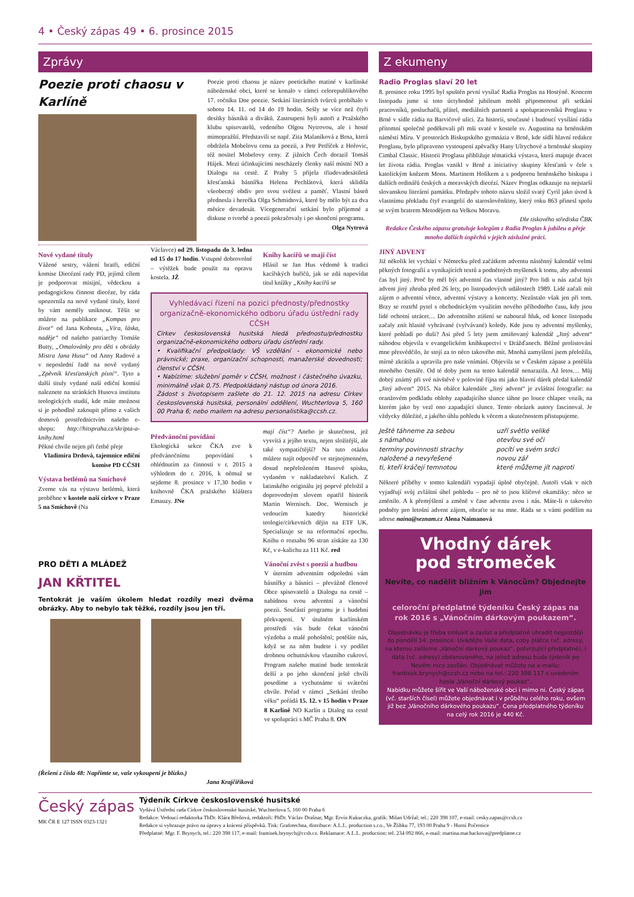4 • Český zápas 49 • 6. prosince 2015
Zprávy
Poezie proti chaosu v Karlíně
Poezie proti chaosu je název poetického matiné v karlínské náboženské obci, které se konalo v rámci celorepublikového 17. ročníku Dne poezie. Setkání literárních tvůrců probíhalo v sobotu 14. 11. od 14 do 19 hodin. Sešly se více než čtyři desítky básníků a diváků. Zastoupeni byli autoři z Pražského klubu spisovatelů, vedeného Olgou Nytrovou, ale i hosté mimopražští. Představili se např. Zita Malaníková z Brna, která obdržela Mobelovu cenu za poezii, a Petr Petříček z Hořovic, též nositel Mobelovy ceny. Z jižních Čech dorazil Tomáš Hájek. Mezi účinkujícími nescházely členky naší místní NO a Dialogu na cestě. Z Prahy 5 přijela třiadevadesátiletá křesťanská básnířka Helena Pechlátová, která sklidila všeobecný obdiv pro svou svěžest a paměť. Vlastní báseň přednesla i herečka Olga Schmidtová, které by mělo být za dva měsíce devadesát. Vícegenerační setkání bylo příjemné a diskuse o tvorbě a poezii pokračovaly i po skončení programu.
Olga Nytrová
Nově vydané tituly
Vážené sestry, vážení bratři, ediční komise Diecézní rady PD, jejímž cílem je podporovat misijní, vědeckou a pedagogickou činnost diecéze, by ráda upozornila na nově vydané tituly, které by vám neměly uniknout. Těšit se můžete na publikace „Kompas pro život“ od Jana Kohouta, „Víra, láska, naděje“ od našeho patriarchy Tomáše Butty, „Omalovánky pro děti s obrázky Mistra Jana Husa“ od Anny Radové a v neposlední řadě na nově vydaný „Zpěvník křesťanských písní“. Tyto a další tituly vydané naší ediční komisí naleznete na stránkách Husova institutu teologických studií, kde máte možnost si je pohodlně zakoupit přímo z vašich domovů prostřednictvím našeho e-shopu: http://hitspraha.cz/skripta-a-knihy.html
Pěkné chvíle nejen při četbě přeje
Vladimíra Drdová, tajemnice ediční komise PD CČSH
Výstava betlémů na Smíchově
Zveme vás na výstavu betlémů, která proběhne v kostele naší církve v Praze 5 na Smíchově (Na
Václavce) od 29. listopadu do 3. ledna od 15 do 17 hodin. Vstupné dobrovolné – výtěžek bude použit na opravu kostela. JŽ
Knihy kacířů se mají číst
Hlásil se Jan Hus vědomě k tradici kacířských buřičů, jak se zdá napovídat titul knížky „Knihy kacířů se
Vyhledávací řízení na pozici přednosty/přednostky organizačně-ekonomického odboru úřadu ústřední rady CČSH
Církev československá husitská hledá přednostu/přednostku organizačně-ekonomického odboru úřadu ústřední rady.
• Kvalifikační předpoklady: VŠ vzdělání - ekonomické nebo právnické; praxe, organizační schopnosti, manažerské dovednosti; členství v CČSH.
• Nabízíme: služební poměr v CČSH, možnost i částečného úvazku, minimálně však 0,75. Předpokládaný nástup od února 2016.
Žádost s životopisem zašlete do 21. 12. 2015 na adresu Církev československá husitská, personální oddělení, Wuchterlova 5, 160 00 Praha 6; nebo mailem na adresu personalistika@ccsh.cz.
Předvánoční povídání
Ekologická sekce ČKA zve k předvánočnímu popovídání s ohlédnutím za činností v r. 2015 a výhledem do r. 2016, k němuž se sejdeme 8. prosince v 17.30 hodin v knihovně ČKA pražského kláštera Emauzy. JNe
mají číst“? Anebo je skutečnost, jež vysvítá z jejího textu, nejen složitější, ale také sympatičtější? Na tuto otázku můžete najít odpověď ve stejnojmenném, dosud nepřeloženém Husově spisku, vydaném v nakladatelství Kalich. Z latinského originálu jej poprvé přeložil a doprovodným slovem opatřil historik Martin Wernisch. Doc. Wernisch je vedoucím katedry historické teologie/církevních dějin na ETF UK. Specializuje se na reformační epochu. Knihu o rozsahu 96 stran získáte za 130 Kč, v e-kalichu za 111 Kč. red
PRO DĚTI A MLÁDEŽ
JAN KŘTITEL
Tentokrát je vaším úkolem hledat rozdíly mezi dvěma obrázky. Aby to nebylo tak těžké, rozdíly jsou jen tři.
(Řešení z čísla 48: Napřimte se, vaše vykoupení je blízko.)
Jana Krajčiříková
Vánoční zvěst s poezií a hudbou
V úterním adventním odpoledni vám básnířky a básníci – převážně členové Obce spisovatelů a Dialogu na cestě – nabídnou svou adventní a vánoční poezii. Součástí programu je i hudební překvapení. V útulném karlínském prostředí vás bude čekat vánoční výzdoba a malé pohoštění; potěšíte nás, když se na něm budete i vy podílet drobnou ochutnávkou vlastního cukroví. Program našeho matiné bude tentokrát delší a po jeho skončení ještě chvíli posedíme a vychutnáme si sváteční chvíle. Pořad v rámci „Setkání třetího věku“ pořádá 15. 12. v 15 hodin v Praze 8 Karlíně NO Karlín a Dialog na cestě ve spolupráci s MČ Praha 8. ON
Z ekumeny
Radio Proglas slaví 20 let
8. prosince roku 1995 byl spuštěn první vysílač Radia Proglas na Hostýně. Koncem listopadu jsme si toto úctyhodné jubileum mohli připomenout při setkání pracovníků, posluchačů, přátel, mediálních partnerů a spolupracovníků Proglasu v Brně v sídle rádia na Barvičově ulici. Za historii, současné i budoucí vysílání rádia přítomní společně poděkovali při mši svaté v kostele sv. Augustina na brněnském náměstí Míru. V prostorách Biskupského gymnázia v Brně, kde sídlí hlavní redakce Proglasu, bylo připraveno vystoupení zpěvačky Hany Ulrychové a brněnské skupiny Cimbal Classic. Historii Proglasu přibližuje tématická výstava, která mapuje dvacet let života rádia. Proglas vznikl v Brně z iniciativy skupiny křesťanů v čele s katolickým knězem Mons. Martinem Holíkem a s podporou brněnského biskupa i dalších ordinářů českých a moravských diecézí. Název Proglas odkazuje na nejstarší slovanskou literární památku. Předzpěv tohoto názvu složil svatý Cyril jako úvod k vlastnímu překladu čtyř evangelií do staroslověnštiny, který roku 863 přinesl spolu se svým bratrem Metodějem na Velkou Moravu.
Dle tiskového střediska ČBK
Redakce Českého zápasu gratuluje kolegům z Radia Proglas k jubileu a přeje mnoho dalších úspěchů v jejich záslužné práci.
JINÝ ADVENT
Již několik let vychází v Německu před začátkem adventu nástěnný kalendář velmi pěkných fotografií a vynikajících textů a podnětných myšlenek k tomu, aby adventní čas byl jiný. Proč by měl být adventní čas vlastně jiný? Pro lidi u nás začal být advent jiný zhruba před 26 lety, po listopadových událostech 1989. Lidé začali mít zájem o adventní věnce, adventní výstavy a koncerty. Nezůstalo však jen při tom. Brzy se roztrhl pytel s obchodnickým využitím nového příhodného času, kdy jsou lidé ochotní utrácet… Do adventního ztišení se naboural hluk, od konce listopadu začaly znít hlasitě vyhrávané (vyřvávané) koledy. Kde jsou ty adventní myšlenky, které pohladí po duši? Asi před 5 lety jsem zmiňovaný kalendář „Jiný advent“ náhodou objevila v evangelickém knihkupectví v Drážďanech. Běžné prolistování mne přesvědčilo, že stojí za to něco takového mít. Mnohá zamyšlení jsem přeložila, mírně zkrátila a upravila pro naše vnímání. Objevila se v Českém zápase a potěšila mnohého čtenáře. Od té doby jsem na tento kalendář nenarazila. Až letos… Můj dobrý známý při své návštěvě v polovině října mi jako hlavní dárek předal kalendář „Jiný advent“ 2015. Na obálce kalendáře „Jiný advent“ je zvláštní fotografie: na oranžovém podkladu oblohy zapadajícího slunce táhne po louce chlapec vozík, na kterém jako by vezl ono zapadající slunce. Tento obrázek autory fascinoval. Je vždycky důležité, z jakého úhlu pohledu k věcem a skutečnostem přistupujeme.
Ještě táhneme za sebou
s námahou
termíny povinnosti strachy
naložené a nevyřešené
ti, kteří kráčejí temnotou
uzří světlo veliké
otevřou své oči
pocítí ve svém srdci
novou zář
které můžeme jít naproti
Některé příběhy v tomto kalendáři vypadají úplně obyčejně. Autoři však v nich vyjadřují svůj zvláštní úhel pohledu – pro ně to jsou klíčové okamžiky: něco se změnilo. A k přemýšlení a změně v čase adventu zvou i nás. Máte-li o takovéto podněty pro letošní advent zájem, obraťte se na mne. Ráda se s vámi podělím na adrese naina@seznam.cz Alena Naimanová
Vhodný dárek
pod stromeček
Nevíte, co nadělit bližním k Vánocům? Objednejte jim
celoroční předplatné týdeníku Český zápas na rok 2016 s „Vánočním dárkovým poukazem“.
Objednávku je třeba smluvit a zaslat a předplatné uhradit nejpozději do pondělí 14. prosince. Uvádějte Vaše data, coby plátce (vč. adresy, na kterou zašleme „Vánoční dárkový poukaz“, potvrzující předplatné), i data (vč. adresy) obdarovaného, na jehož adresu bude týdeník po Novém roce zasílán. Objednávat můžete na e-mailu: frantisek.brynych@ccsh.cz nebo na tel.: 220 398 117 s uvedením hesla „Vánoční dárkový poukaz“.
Nabídku můžete šířit ve Vaší náboženské obci i mimo ni. Český zápas (vč. starších čísel) můžete objednávat i v průběhu celého roku, ovšem již bez „Vánočního dárkového poukazu“. Cena předplatného týdeníku na celý rok 2016 je 440 Kč.
Český zápas
MK ČR E 127 ISSN 0323-1321
Týdeník Církve československé husitské
Vydává Ústřední rada Církve československé husitské, Wuchterlova 5, 160 00 Praha 6
Redakce: Vedoucí redaktorka ThDr. Klára Břeňová, redaktoři: PhDr. Václav Drašnar, Mgr. Ervín Kukuczka, grafik: Milan Udržal; tel.: 220 398 107, e-mail: cesky.zapas@ccsh.cz
Redakce si vyhrazuje právo na úpravy a krácení příspěvků. Tisk: Grafotechna, distribuce: A.L.L. production s.r.o., Ve Žlíbku 77, 193 00 Praha 9 - Horní Počernice
Předplatné: Mgr. F. Brynych, tel.: 220 398 117, e-mail: frantisek.brynych@ccsh.cz. Reklamace: A.L.L. production: tel. 234 092 866, e-mail: martina.machackova@predplatne.cz